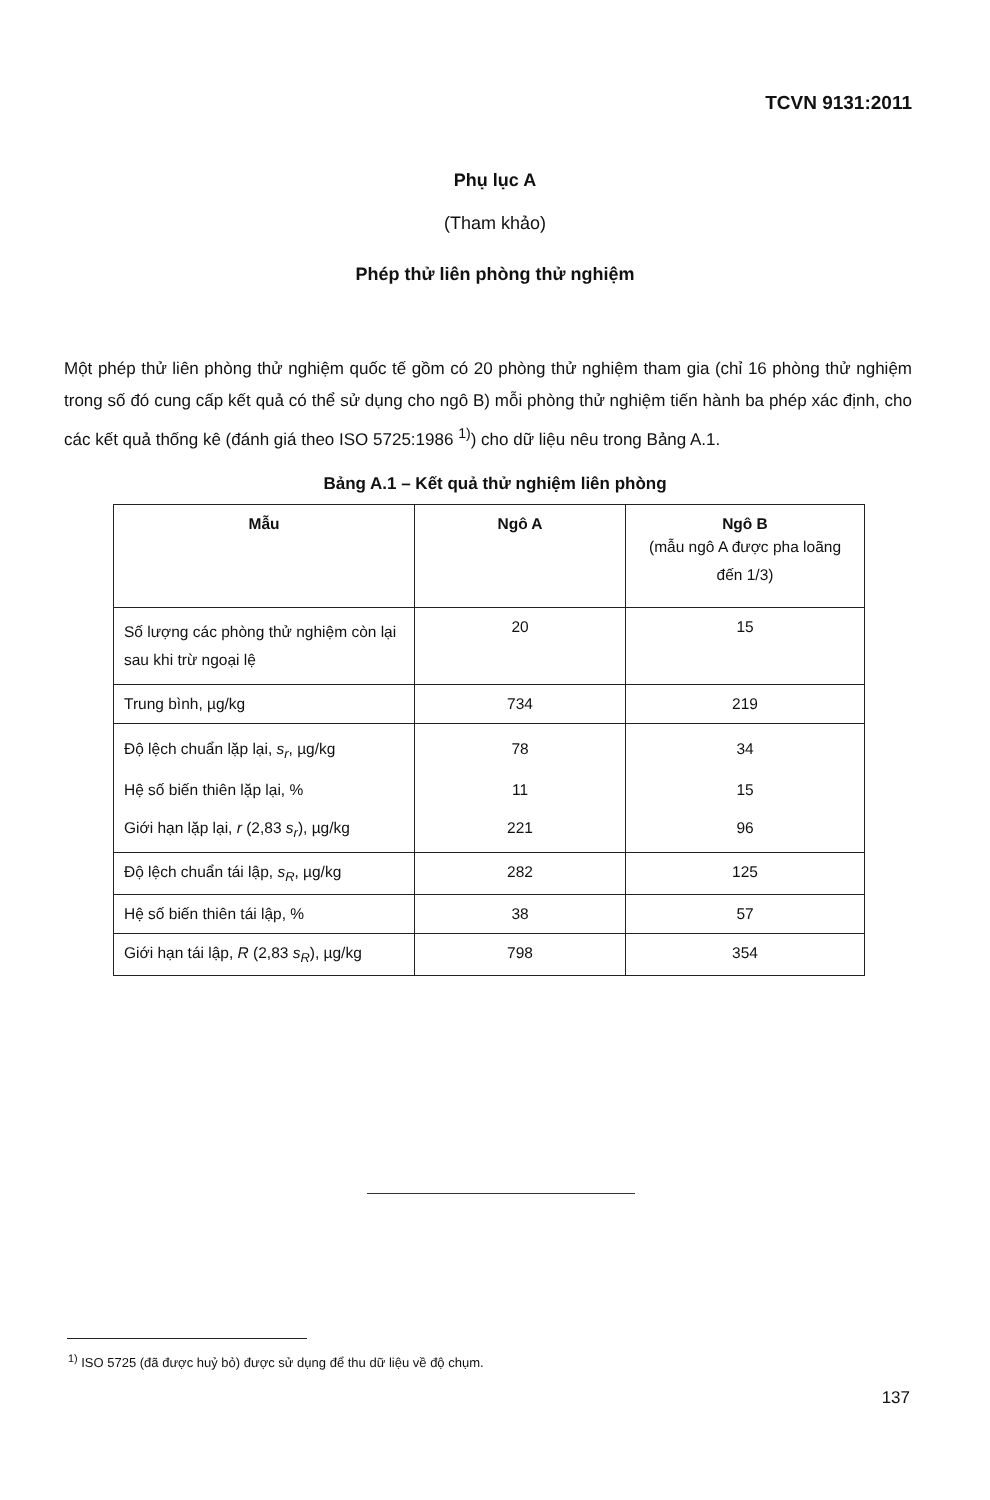TCVN 9131:2011
Phụ lục A
(Tham khảo)
Phép thử liên phòng thử nghiệm
Một phép thử liên phòng thử nghiệm quốc tế gồm có 20 phòng thử nghiệm tham gia (chỉ 16 phòng thử nghiệm trong số đó cung cấp kết quả có thể sử dụng cho ngô B) mỗi phòng thử nghiệm tiến hành ba phép xác định, cho các kết quả thống kê (đánh giá theo ISO 5725:1986 <sup>1)</sup>) cho dữ liệu nêu trong Bảng A.1.
Bảng A.1 – Kết quả thử nghiệm liên phòng
| Mẫu | Ngô A | Ngô B (mẫu ngô A được pha loãng đến 1/3) |
| --- | --- | --- |
| Số lượng các phòng thử nghiệm còn lại sau khi trừ ngoại lệ | 20 | 15 |
| Trung bình, µg/kg | 734 | 219 |
| Độ lệch chuẩn lặp lại, s<sub>r</sub> , µg/kg | 78 | 34 |
| Hệ số biến thiên lặp lại, % | 11 | 15 |
| Giới hạn lặp lại, r (2,83 s<sub>r</sub> ), µg/kg | 221 | 96 |
| Độ lệch chuẩn tái lập, s<sub>R</sub> , µg/kg | 282 | 125 |
| Hệ số biến thiên tái lập, % | 38 | 57 |
| Giới hạn tái lập, R (2,83 s<sub>R</sub> ), µg/kg | 798 | 354 |
<sup>1)</sup> ISO 5725 (đã được huỷ bỏ) được sử dụng để thu dữ liệu về độ chụm.
137